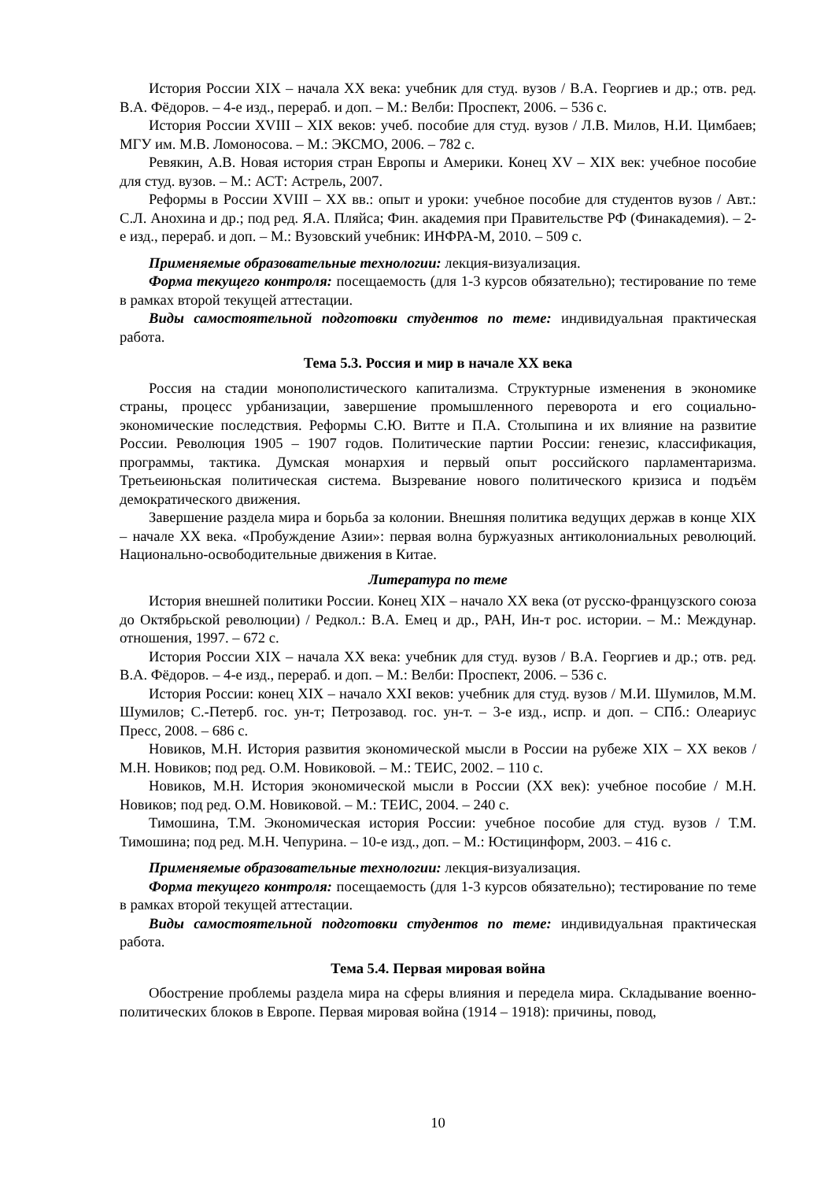История России XIX – начала XX века: учебник для студ. вузов / В.А. Георгиев и др.; отв. ред. В.А. Фёдоров. – 4-е изд., перераб. и доп. – М.: Велби: Проспект, 2006. – 536 с.
История России XVIII – XIX веков: учеб. пособие для студ. вузов / Л.В. Милов, Н.И. Цимбаев; МГУ им. М.В. Ломоносова. – М.: ЭКСМО, 2006. – 782 с.
Ревякин, А.В. Новая история стран Европы и Америки. Конец XV – XIX век: учебное пособие для студ. вузов. – М.: АСТ: Астрель, 2007.
Реформы в России XVIII – XX вв.: опыт и уроки: учебное пособие для студентов вузов / Авт.: С.Л. Анохина и др.; под ред. Я.А. Пляйса; Фин. академия при Правительстве РФ (Финакадемия). – 2-е изд., перераб. и доп. – М.: Вузовский учебник: ИНФРА-М, 2010. – 509 с.
Применяемые образовательные технологии: лекция-визуализация.
Форма текущего контроля: посещаемость (для 1-3 курсов обязательно); тестирование по теме в рамках второй текущей аттестации.
Виды самостоятельной подготовки студентов по теме: индивидуальная практическая работа.
Тема 5.3. Россия и мир в начале XX века
Россия на стадии монополистического капитализма. Структурные изменения в экономике страны, процесс урбанизации, завершение промышленного переворота и его социально-экономические последствия. Реформы С.Ю. Витте и П.А. Столыпина и их влияние на развитие России. Революция 1905 – 1907 годов. Политические партии России: генезис, классификация, программы, тактика. Думская монархия и первый опыт российского парламентаризма. Третьеиюньская политическая система. Вызревание нового политического кризиса и подъём демократического движения.
Завершение раздела мира и борьба за колонии. Внешняя политика ведущих держав в конце XIX – начале XX века. «Пробуждение Азии»: первая волна буржуазных антиколониальных революций. Национально-освободительные движения в Китае.
Литература по теме
История внешней политики России. Конец XIX – начало XX века (от русско-французского союза до Октябрьской революции) / Редкол.: В.А. Емец и др., РАН, Ин-т рос. истории. – М.: Междунар. отношения, 1997. – 672 с.
История России XIX – начала XX века: учебник для студ. вузов / В.А. Георгиев и др.; отв. ред. В.А. Фёдоров. – 4-е изд., перераб. и доп. – М.: Велби: Проспект, 2006. – 536 с.
История России: конец XIX – начало XXI веков: учебник для студ. вузов / М.И. Шумилов, М.М. Шумилов; С.-Петерб. гос. ун-т; Петрозавод. гос. ун-т. – 3-е изд., испр. и доп. – СПб.: Олеариус Пресс, 2008. – 686 с.
Новиков, М.Н. История развития экономической мысли в России на рубеже XIX – XX веков / М.Н. Новиков; под ред. О.М. Новиковой. – М.: ТЕИС, 2002. – 110 с.
Новиков, М.Н. История экономической мысли в России (XX век): учебное пособие / М.Н. Новиков; под ред. О.М. Новиковой. – М.: ТЕИС, 2004. – 240 с.
Тимошина, Т.М. Экономическая история России: учебное пособие для студ. вузов / Т.М. Тимошина; под ред. М.Н. Чепурина. – 10-е изд., доп. – М.: Юстицинформ, 2003. – 416 с.
Применяемые образовательные технологии: лекция-визуализация.
Форма текущего контроля: посещаемость (для 1-3 курсов обязательно); тестирование по теме в рамках второй текущей аттестации.
Виды самостоятельной подготовки студентов по теме: индивидуальная практическая работа.
Тема 5.4. Первая мировая война
Обострение проблемы раздела мира на сферы влияния и передела мира. Складывание военно-политических блоков в Европе. Первая мировая война (1914 – 1918): причины, повод,
10